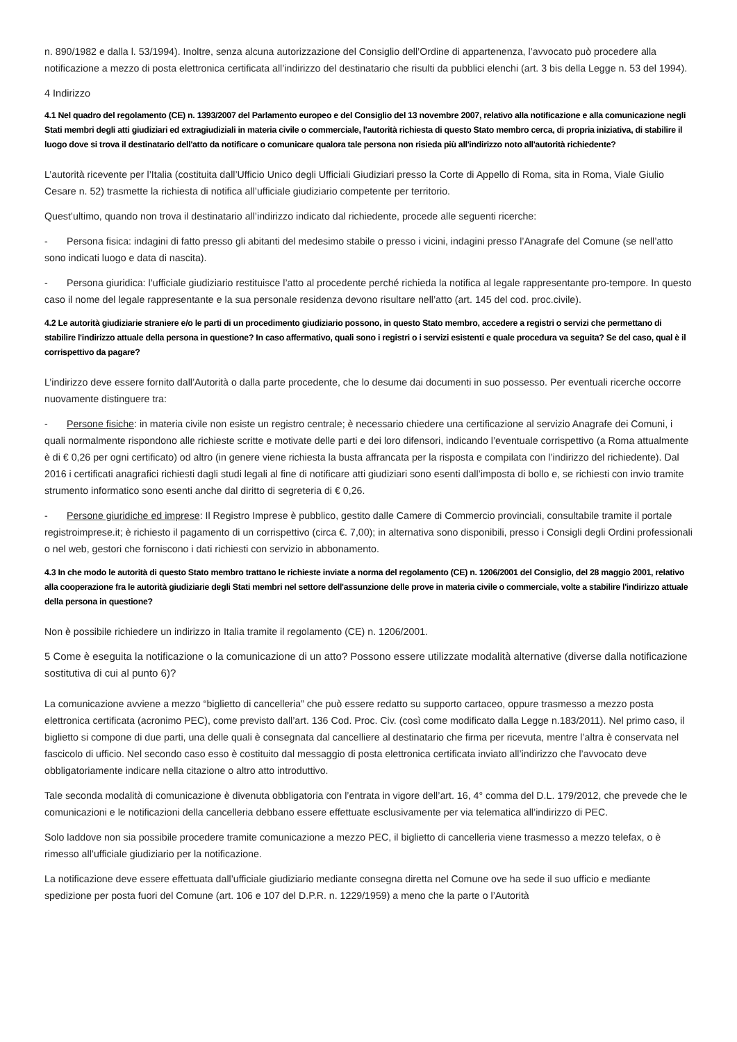n. 890/1982 e dalla l. 53/1994). Inoltre, senza alcuna autorizzazione del Consiglio dell’Ordine di appartenenza, l’avvocato può procedere alla notificazione a mezzo di posta elettronica certificata all’indirizzo del destinatario che risulti da pubblici elenchi (art. 3 bis della Legge n. 53 del 1994).
4 Indirizzo
4.1 Nel quadro del regolamento (CE) n. 1393/2007 del Parlamento europeo e del Consiglio del 13 novembre 2007, relativo alla notificazione e alla comunicazione negli Stati membri degli atti giudiziari ed extragiudiziali in materia civile o commerciale, l'autorità richiesta di questo Stato membro cerca, di propria iniziativa, di stabilire il luogo dove si trova il destinatario dell'atto da notificare o comunicare qualora tale persona non risieda più all'indirizzo noto all'autorità richiedente?
L’autorità ricevente per l’Italia (costituita dall’Ufficio Unico degli Ufficiali Giudiziari presso la Corte di Appello di Roma, sita in Roma, Viale Giulio Cesare n. 52) trasmette la richiesta di notifica all’ufficiale giudiziario competente per territorio.
Quest’ultimo, quando non trova il destinatario all’indirizzo indicato dal richiedente, procede alle seguenti ricerche:
- Persona fisica: indagini di fatto presso gli abitanti del medesimo stabile o presso i vicini, indagini presso l’Anagrafe del Comune (se nell’atto sono indicati luogo e data di nascita).
- Persona giuridica: l’ufficiale giudiziario restituisce l’atto al procedente perché richieda la notifica al legale rappresentante pro-tempore. In questo caso il nome del legale rappresentante e la sua personale residenza devono risultare nell’atto (art. 145 del cod. proc.civile).
4.2 Le autorità giudiziarie straniere e/o le parti di un procedimento giudiziario possono, in questo Stato membro, accedere a registri o servizi che permettano di stabilire l'indirizzo attuale della persona in questione? In caso affermativo, quali sono i registri o i servizi esistenti e quale procedura va seguita? Se del caso, qual è il corrispettivo da pagare?
L’indirizzo deve essere fornito dall’Autorità o dalla parte procedente, che lo desume dai documenti in suo possesso. Per eventuali ricerche occorre nuovamente distinguere tra:
- Persone fisiche: in materia civile non esiste un registro centrale; è necessario chiedere una certificazione al servizio Anagrafe dei Comuni, i quali normalmente rispondono alle richieste scritte e motivate delle parti e dei loro difensori, indicando l’eventuale corrispettivo (a Roma attualmente è di € 0,26 per ogni certificato) od altro (in genere viene richiesta la busta affrancata per la risposta e compilata con l’indirizzo del richiedente). Dal 2016 i certificati anagrafici richiesti dagli studi legali al fine di notificare atti giudiziari sono esenti dall’imposta di bollo e, se richiesti con invio tramite strumento informatico sono esenti anche dal diritto di segreteria di € 0,26.
- Persone giuridiche ed imprese: Il Registro Imprese è pubblico, gestito dalle Camere di Commercio provinciali, consultabile tramite il portale registroimprese.it; è richiesto il pagamento di un corrispettivo (circa €. 7,00); in alternativa sono disponibili, presso i Consigli degli Ordini professionali o nel web, gestori che forniscono i dati richiesti con servizio in abbonamento.
4.3 In che modo le autorità di questo Stato membro trattano le richieste inviate a norma del regolamento (CE) n. 1206/2001 del Consiglio, del 28 maggio 2001, relativo alla cooperazione fra le autorità giudiziarie degli Stati membri nel settore dell'assunzione delle prove in materia civile o commerciale, volte a stabilire l'indirizzo attuale della persona in questione?
Non è possibile richiedere un indirizzo in Italia tramite il regolamento (CE) n. 1206/2001.
5 Come è eseguita la notificazione o la comunicazione di un atto? Possono essere utilizzate modalità alternative (diverse dalla notificazione sostitutiva di cui al punto 6)?
La comunicazione avviene a mezzo “biglietto di cancelleria” che può essere redatto su supporto cartaceo, oppure trasmesso a mezzo posta elettronica certificata (acronimo PEC), come previsto dall’art. 136 Cod. Proc. Civ. (così come modificato dalla Legge n.183/2011). Nel primo caso, il biglietto si compone di due parti, una delle quali è consegnata dal cancelliere al destinatario che firma per ricevuta, mentre l’altra è conservata nel fascicolo di ufficio. Nel secondo caso esso è costituito dal messaggio di posta elettronica certificata inviato all’indirizzo che l’avvocato deve obbligatoriamente indicare nella citazione o altro atto introduttivo.
Tale seconda modalità di comunicazione è divenuta obbligatoria con l’entrata in vigore dell’art. 16, 4° comma del D.L. 179/2012, che prevede che le comunicazioni e le notificazioni della cancelleria debbano essere effettuate esclusivamente per via telematica all’indirizzo di PEC.
Solo laddove non sia possibile procedere tramite comunicazione a mezzo PEC, il biglietto di cancelleria viene trasmesso a mezzo telefax, o è rimesso all’ufficiale giudiziario per la notificazione.
La notificazione deve essere effettuata dall’ufficiale giudiziario mediante consegna diretta nel Comune ove ha sede il suo ufficio e mediante spedizione per posta fuori del Comune (art. 106 e 107 del D.P.R. n. 1229/1959) a meno che la parte o l’Autorità